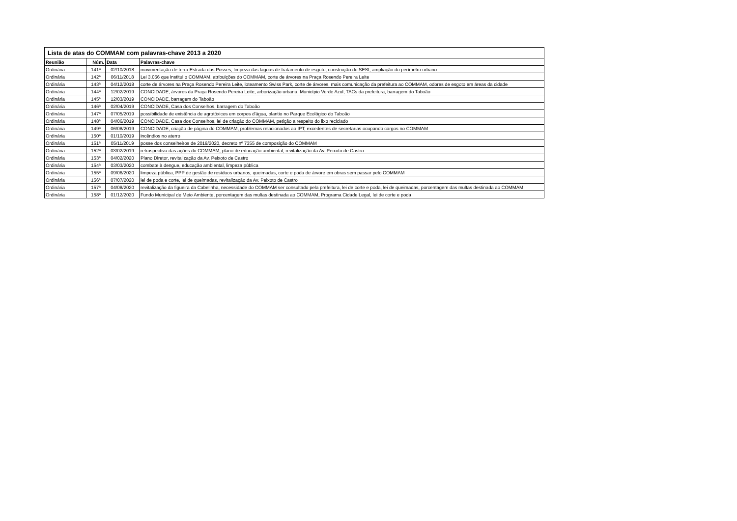| Lista de atas do COMMAM com palavras-chave 2013 a 2020 | | | |
| --- | --- | --- | --- |
| Reunião | Núm. | Data | Palavras-chave |
| Ordinária | 141ª | 02/10/2018 | movimentação de terra Estrada das Posses, limpeza das lagoas de tratamento de esgoto, construção do SESI, ampliação do perímetro urbano |
| Ordinária | 142ª | 06/11/2018 | Lei 3.056 que institui o COMMAM, atribuições do COMMAM, corte de árvores na Praça Rosendo Pereira Leite |
| Ordinária | 143ª | 04/12/2018 | corte de árvores na Praça Rosendo Pereira Leite, loteamento Swiss Park, corte de árvores, mais comunicação da prefeitura ao COMMAM, odores de esgoto em áreas da cidade |
| Ordinária | 144ª | 12/02/2019 | CONCIDADE, árvores da Praça Rosendo Pereira Leite, arborização urbana, Município Verde Azul, TACs da prefeitura, barragem do Taboão |
| Ordinária | 145ª | 12/03/2019 | CONCIDADE, barragem do Taboão |
| Ordinária | 146ª | 02/04/2019 | CONCIDADE, Casa dos Conselhos, barragem do Taboão |
| Ordinária | 147ª | 07/05/2019 | possibilidade de existência de agrotóxicos em corpos d'água, plantio no Parque Ecológico do Taboão |
| Ordinária | 148ª | 04/06/2019 | CONCIDADE, Casa dos Conselhos, lei de criação do COMMAM, petição a respeito do lixo reciclado |
| Ordinária | 149ª | 06/08/2019 | CONCIDADE, criação de página do COMMAM, problemas relacionados ao IPT, excedentes de secretarias ocupando cargos no COMMAM |
| Ordinária | 150ª | 01/10/2019 | incêndios no aterro |
| Ordinária | 151ª | 05/11/2019 | posse dos conselheiros de 2019/2020, decreto nº 7355 de composição do COMMAM |
| Ordinária | 152ª | 03/02/2019 | retrospectiva das ações do COMMAM, plano de educação ambiental, revitalização da Av. Peixoto de Castro |
| Ordinária | 153ª | 04/02/2020 | Plano Diretor, revitalização da Av. Peixoto de Castro |
| Ordinária | 154ª | 03/03/2020 | combate à dengue, educação ambiental, limpeza pública |
| Ordinária | 155ª | 09/06/2020 | limpeza pública, PPP de gestão de resíduos urbanos, queimadas, corte e poda de árvore em obras sem passar pelo COMMAM |
| Ordinária | 156ª | 07/07/2020 | lei de poda e corte, lei de queimadas, revitalização da Av. Peixoto de Castro |
| Ordinária | 157ª | 04/08/2020 | revitalização da figueira da Cabelinha, necessidade do COMMAM ser consultado pela prefeitura, lei de corte e poda, lei de queimadas, porcentagem das multas destinada ao COMMAM |
| Ordinária | 158ª | 01/12/2020 | Fundo Municipal de Meio Ambiente, porcentagem das multas destinada ao COMMAM, Programa Cidade Legal, lei de corte e poda |